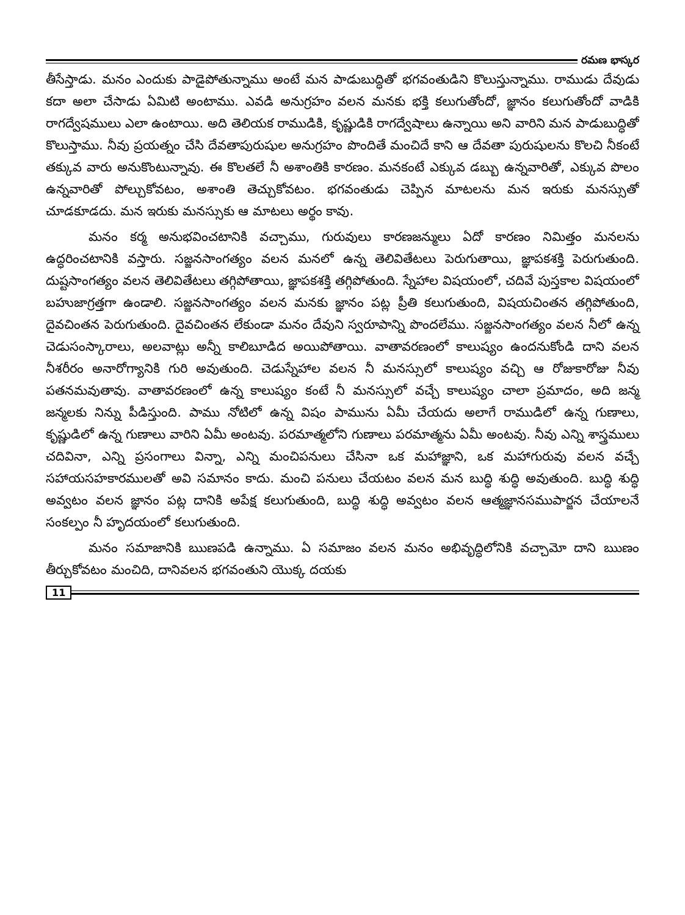రమణ భాస్కర
తీసేస్తాడు. మనం ఎందుకు పాడైపోతున్నాము అంటే మన పాడుబుద్ధితో భగవంతుడిని కొలుస్తున్నాము. రాముడు దేవుడు కదా అలా చేసాడు ఏమిటి అంటాము. ఎవడి అనుగ్రహం వలన మనకు భక్తి కలుగుతోందో, జ్ఞానం కలుగుతోందో వాడికి రాగద్వేషములు ఎలా ఉంటాయి. అది తెలియక రాముడికి, కృష్ణుడికి రాగద్వేషాలు ఉన్నాయి అని వారిని మన పాడుబుద్ధితో కొలుస్తాము. నీవు ప్రయత్నం చేసి దేవతాపురుషుల అనుగ్రహం పొందితే మంచిదే కాని ఆ దేవతా పురుషులను కొలచి నీకంటే తక్కువ వారు అనుకొంటున్నావు. ఈ కొలతలే నీ అశాంతికి కారణం. మనకంటే ఎక్కువ డబ్బు ఉన్నవారితో, ఎక్కువ పొలం ఉన్నవారితో పోల్చుకోవటం, అశాంతి తెచ్చుకోవటం. భగవంతుడు చెప్పిన మాటలను మన ఇరుకు మనస్సుతో చూడకూడదు. మన ఇరుకు మనస్సుకు ఆ మాటలు అర్థం కావు.
మనం కర్మ అనుభవించటానికి వచ్చాము, గురువులు కారణజన్ములు ఏదో కారణం నిమిత్తం మనలను ఉద్ధరించటానికి వస్తారు. సజ్జనసాంగత్యం వలన మనలో ఉన్న తెలివితేటలు పెరుగుతాయి, జ్ఞాపకశక్తి పెరుగుతుంది. దుష్టసాంగత్యం వలన తెలివితేటలు తగ్గిపోతాయి, జ్ఞాపకశక్తి తగ్గిపోతుంది. స్నేహాల విషయంలో, చదివే పుస్తకాల విషయంలో బహుజాగ్రత్తగా ఉండాలి. సజ్జనసాంగత్యం వలన మనకు జ్ఞానం పట్ల ప్రీతి కలుగుతుంది, విషయచింతన తగ్గిపోతుంది, దైవచింతన పెరుగుతుంది. దైవచింతన లేకుండా మనం దేవుని స్వరూపాన్ని పొందలేము. సజ్జనసాంగత్యం వలన నీలో ఉన్న చెడుసంస్కారాలు, అలవాట్లు అన్నీ కాలిబూడిద అయిపోతాయి. వాతావరణంలో కాలుష్యం ఉందనుకోండి దాని వలన నీశరీరం అనారోగ్యానికి గురి అవుతుంది. చెడుస్నేహాల వలన నీ మనస్సులో కాలుష్యం వచ్చి ఆ రోజుకారోజు నీవు పతనమవుతావు. వాతావరణంలో ఉన్న కాలుష్యం కంటే నీ మనస్సులో వచ్చే కాలుష్యం చాలా ప్రమాదం, అది జన్మ జన్మలకు నిన్ను పీడిస్తుంది. పాము నోటిలో ఉన్న విషం పామును ఏమీ చేయదు అలాగే రాముడిలో ఉన్న గుణాలు, కృష్ణుడిలో ఉన్న గుణాలు వారిని ఏమీ అంటవు. పరమాత్మలోని గుణాలు పరమాత్మను ఏమీ అంటవు. నీవు ఎన్ని శాస్త్రములు చదివినా, ఎన్ని ప్రసంగాలు విన్నా, ఎన్ని మంచిపనులు చేసినా ఒక మహాజ్ఞాని, ఒక మహాగురువు వలన వచ్చే సహాయసహకారములతో అవి సమానం కాదు. మంచి పనులు చేయటం వలన మన బుద్ధి శుద్ధి అవుతుంది. బుద్ధి శుద్ధి అవ్వటం వలన జ్ఞానం పట్ల దానికి అపేక్ష కలుగుతుంది, బుద్ధి శుద్ధి అవ్వటం వలన ఆత్మజ్ఞానసముపార్జన చేయాలనే సంకల్పం నీ హృదయంలో కలుగుతుంది.
మనం సమాజానికి ఋణపడి ఉన్నాము. ఏ సమాజం వలన మనం అభివృద్ధిలోనికి వచ్చామో దాని ఋణం తీర్చుకోవటం మంచిది, దానివలన భగవంతుని యొక్క దయకు
11